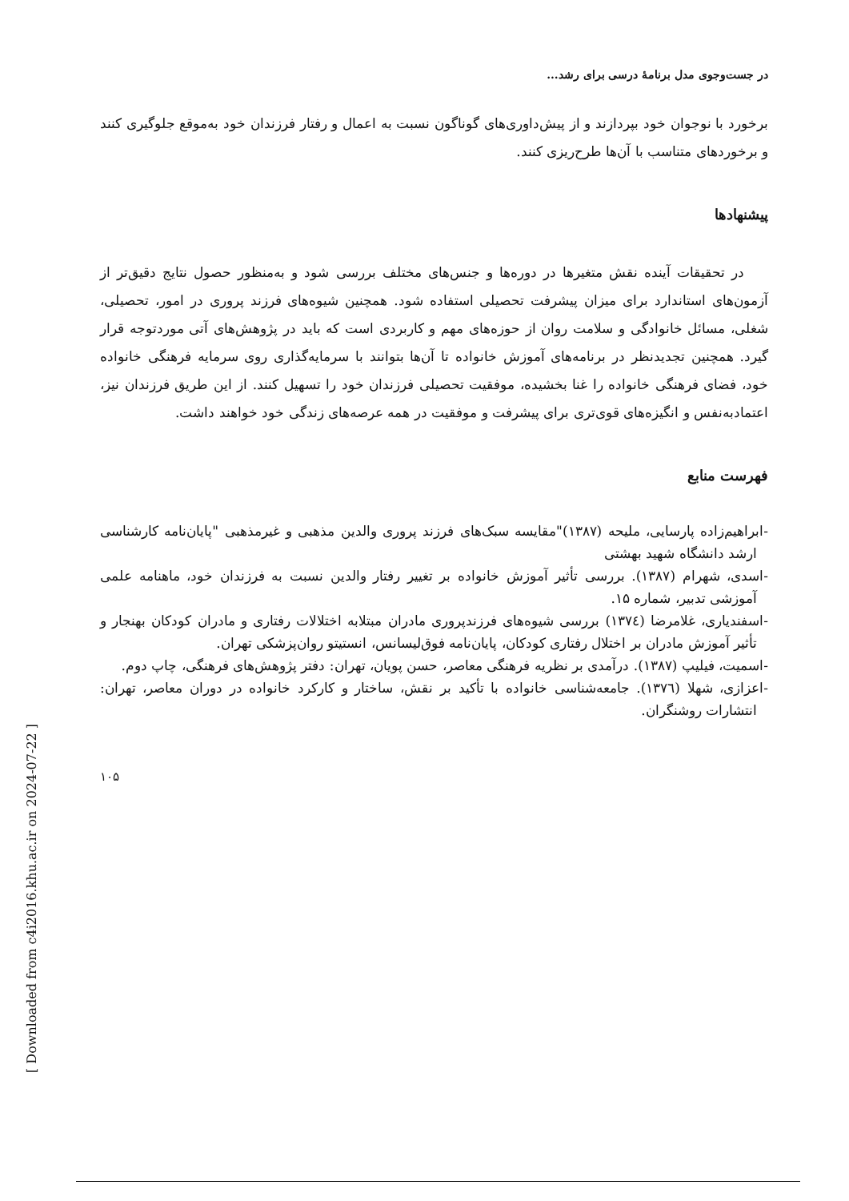در جست‌وجوی مدل برنامۀ درسی برای رشد...
برخورد با نوجوان خود بپردازند و از پیش‌داوری‌های گوناگون نسبت به اعمال و رفتار فرزندان خود به‌موقع جلوگیری کنند و برخوردهای متناسب با آن‌ها طرح‌ریزی کنند.
پیشنهادها
در تحقیقات آینده نقش متغیرها در دوره‌ها و جنس‌های مختلف بررسی شود و به‌منظور حصول نتایج دقیق‌تر از آزمون‌های استاندارد برای میزان پیشرفت تحصیلی استفاده شود. همچنین شیوه‌های فرزند پروری در امور، تحصیلی، شغلی، مسائل خانوادگی و سلامت روان از حوزه‌های مهم و کاربردی است که باید در پژوهش‌های آتی موردتوجه قرار گیرد. همچنین تجدیدنظر در برنامه‌های آموزش خانواده تا آن‌ها بتوانند با سرمایه‌گذاری روی سرمایه فرهنگی خانواده خود، فضای فرهنگی خانواده را غنا بخشیده، موفقیت تحصیلی فرزندان خود را تسهیل کنند. از این طریق فرزندان نیز، اعتمادبه‌نفس و انگیزه‌های قوی‌تری برای پیشرفت و موفقیت در همه عرصه‌های زندگی خود خواهند داشت.
فهرست منابع
-ابراهیم‌زاده پارسایی، ملیحه (۱۳۸۷)"مقایسه سبک‌های فرزند پروری والدین مذهبی و غیرمذهبی "پایان‌نامه کارشناسی ارشد دانشگاه شهید بهشتی
-اسدی، شهرام (۱۳۸۷). بررسی تأثیر آموزش خانواده بر تغییر رفتار والدین نسبت به فرزندان خود، ماهنامه علمی آموزشی تدبیر، شماره ۱۵.
-اسفندیاری، غلامرضا (۱۳۷٤) بررسی شیوه‌های فرزندپروری مادران مبتلابه اختلالات رفتاری و مادران کودکان بهنجار و تأثیر آموزش مادران بر اختلال رفتاری کودکان، پایان‌نامه فوق‌لیسانس، انستیتو روان‌پزشکی تهران.
-اسمیت، فیلیپ (۱۳۸۷). درآمدی بر نظریه فرهنگی معاصر، حسن پویان، تهران: دفتر پژوهش‌های فرهنگی، چاپ دوم.
-اعزازی، شهلا (۱۳۷٦). جامعه‌شناسی خانواده با تأکید بر نقش، ساختار و کارکرد خانواده در دوران معاصر، تهران: انتشارات روشنگران.
۱۰۵
[ Downloaded from c4i2016.khu.ac.ir on 2024-07-22 ]